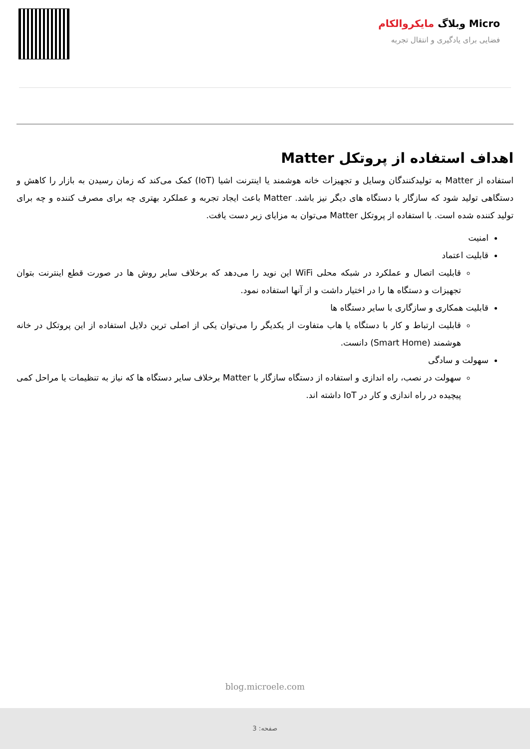Micro وبلاگ مایکروالکام
فضایی برای یادگیری و انتقال تجربه
اهداف استفاده از پروتکل Matter
استفاده از Matter به تولیدکنندگان وسایل و تجهیزات خانه هوشمند یا اینترنت اشیا (IoT) کمک می‌کند که زمان رسیدن به بازار را کاهش و دستگاهی تولید شود که سازگار با دستگاه های دیگر نیز باشد. Matter باعث ایجاد تجربه و عملکرد بهتری چه برای مصرف کننده و چه برای تولید کننده شده است. با استفاده از پروتکل Matter می‌توان به مزایای زیر دست یافت.
امنیت
قابلیت اعتماد
قابلیت اتصال و عملکرد در شبکه محلی WiFi این نوید را می‌دهد که برخلاف سایر روش ها در صورت قطع اینترنت بتوان تجهیزات و دستگاه ها را در اختیار داشت و از آنها استفاده نمود.
قابلیت همکاری و سازگاری با سایر دستگاه ها
قابلیت ارتباط و کار با دستگاه یا هاب متفاوت از یکدیگر را می‌توان یکی از اصلی ترین دلایل استفاده از این پروتکل در خانه هوشمند (Smart Home) دانست.
سهولت و سادگی
سهولت در نصب، راه اندازی و استفاده از دستگاه سازگار با Matter برخلاف سایر دستگاه ها که نیاز به تنظیمات یا مراحل کمی پیچیده در راه اندازی و کار در IoT داشته اند.
blog.microele.com
صفحه: 3